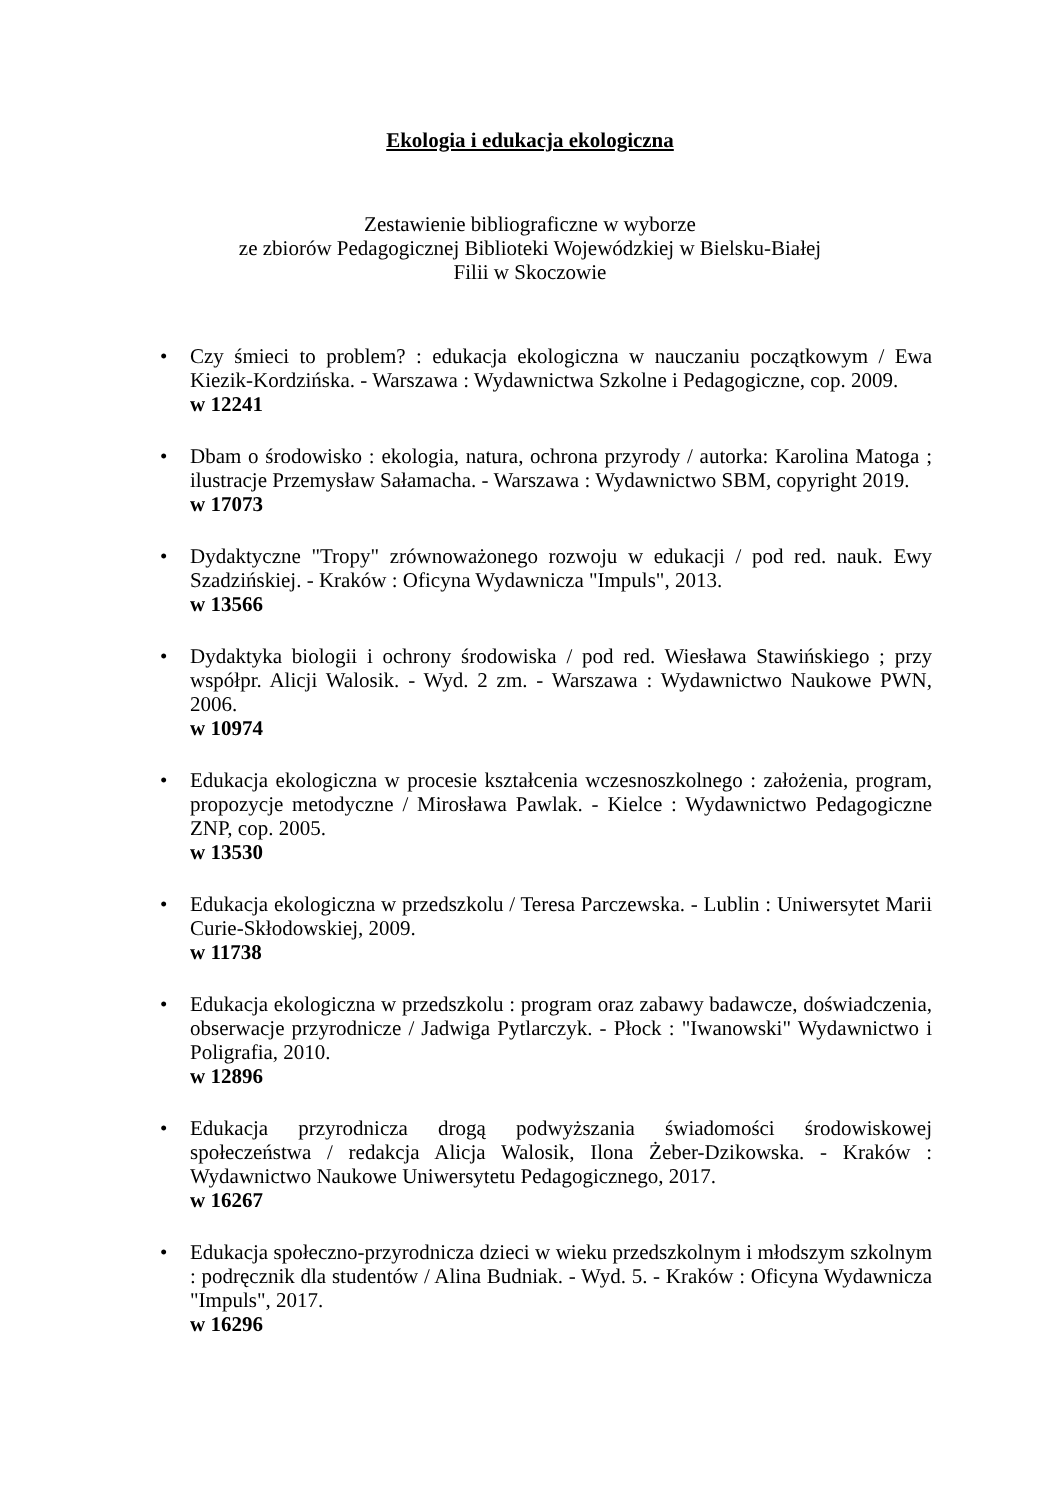Ekologia i edukacja ekologiczna
Zestawienie bibliograficzne w wyborze
ze zbiorów Pedagogicznej Biblioteki Wojewódzkiej w Bielsku-Białej
Filii w Skoczowie
• Czy śmieci to problem? : edukacja ekologiczna w nauczaniu początkowym / Ewa Kiezik-Kordzińska. - Warszawa : Wydawnictwa Szkolne i Pedagogiczne, cop. 2009.
w 12241
• Dbam o środowisko : ekologia, natura, ochrona przyrody / autorka: Karolina Matoga ; ilustracje Przemysław Sałamacha. - Warszawa : Wydawnictwo SBM, copyright 2019.
w 17073
• Dydaktyczne "Tropy" zrównoważonego rozwoju w edukacji / pod red. nauk. Ewy Szadzińskiej. - Kraków : Oficyna Wydawnicza "Impuls", 2013.
w 13566
• Dydaktyka biologii i ochrony środowiska / pod red. Wiesława Stawińskiego ; przy współpr. Alicji Walosik. - Wyd. 2 zm. - Warszawa : Wydawnictwo Naukowe PWN, 2006.
w 10974
• Edukacja ekologiczna w procesie kształcenia wczesnoszkolnego : założenia, program, propozycje metodyczne / Mirosława Pawlak. - Kielce : Wydawnictwo Pedagogiczne ZNP, cop. 2005.
w 13530
• Edukacja ekologiczna w przedszkolu / Teresa Parczewska. - Lublin : Uniwersytet Marii Curie-Skłodowskiej, 2009.
w 11738
• Edukacja ekologiczna w przedszkolu : program oraz zabawy badawcze, doświadczenia, obserwacje przyrodnicze / Jadwiga Pytlarczyk. - Płock : "Iwanowski" Wydawnictwo i Poligrafia, 2010.
w 12896
• Edukacja przyrodnicza drogą podwyższania świadomości środowiskowej społeczeństwa / redakcja Alicja Walosik, Ilona Żeber-Dzikowska. - Kraków : Wydawnictwo Naukowe Uniwersytetu Pedagogicznego, 2017.
w 16267
• Edukacja społeczno-przyrodnicza dzieci w wieku przedszkolnym i młodszym szkolnym : podręcznik dla studentów / Alina Budniak. - Wyd. 5. - Kraków : Oficyna Wydawnicza "Impuls", 2017.
w 16296